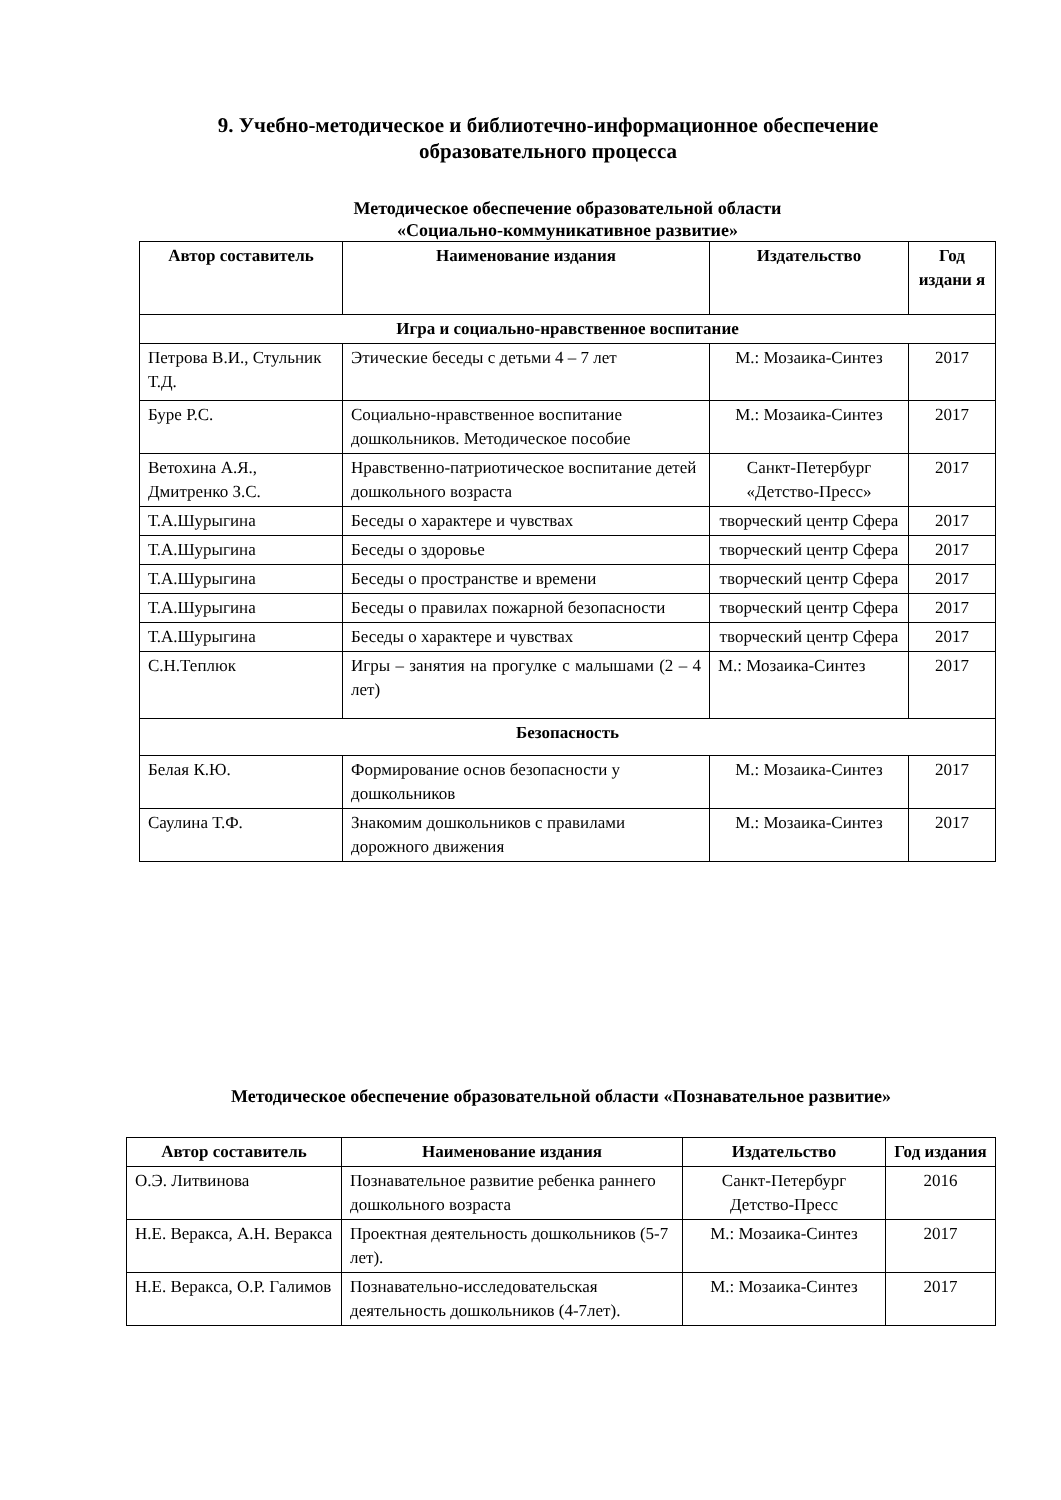9. Учебно-методическое и библиотечно-информационное обеспечение
образовательного процесса
Методическое обеспечение образовательной области
«Социально-коммуникативное развитие»
| Автор составитель | Наименование издания | Издательство | Год издани я |
| --- | --- | --- | --- |
| Игра и социально-нравственное воспитание | | | |
| Петрова В.И., Стульник Т.Д. | Этические беседы с детьми 4 – 7 лет | М.: Мозаика-Синтез | 2017 |
| Буре Р.С. | Социально-нравственное воспитание дошкольников. Методическое пособие | М.: Мозаика-Синтез | 2017 |
| Ветохина А.Я., Дмитренко З.С. | Нравственно-патриотическое воспитание детей дошкольного возраста | Санкт-Петербург «Детство-Пресс» | 2017 |
| Т.А.Шурыгина | Беседы о характере и чувствах | творческий центр Сфера | 2017 |
| Т.А.Шурыгина | Беседы о здоровье | творческий центр Сфера | 2017 |
| Т.А.Шурыгина | Беседы о пространстве и времени | творческий центр Сфера | 2017 |
| Т.А.Шурыгина | Беседы о правилах пожарной безопасности | творческий центр Сфера | 2017 |
| Т.А.Шурыгина | Беседы о характере и чувствах | творческий центр Сфера | 2017 |
| С.Н.Теплюк | Игры – занятия на прогулке с малышами (2 – 4 лет) | М.: Мозаика-Синтез | 2017 |
| Безопасность | | | |
| Белая К.Ю. | Формирование основ безопасности у дошкольников | М.: Мозаика-Синтез | 2017 |
| Саулина Т.Ф. | Знакомим дошкольников с правилами дорожного движения | М.: Мозаика-Синтез | 2017 |
Методическое обеспечение образовательной области «Познавательное развитие»
| Автор составитель | Наименование издания | Издательство | Год издания |
| --- | --- | --- | --- |
| О.Э. Литвинова | Познавательное развитие ребенка раннего дошкольного возраста | Санкт-Петербург Детство-Пресс | 2016 |
| Н.Е. Веракса, А.Н. Веракса | Проектная деятельность дошкольников (5-7 лет). | М.: Мозаика-Синтез | 2017 |
| Н.Е. Веракса, О.Р. Галимов | Познавательно-исследовательская деятельность дошкольников (4-7лет). | М.: Мозаика-Синтез | 2017 |